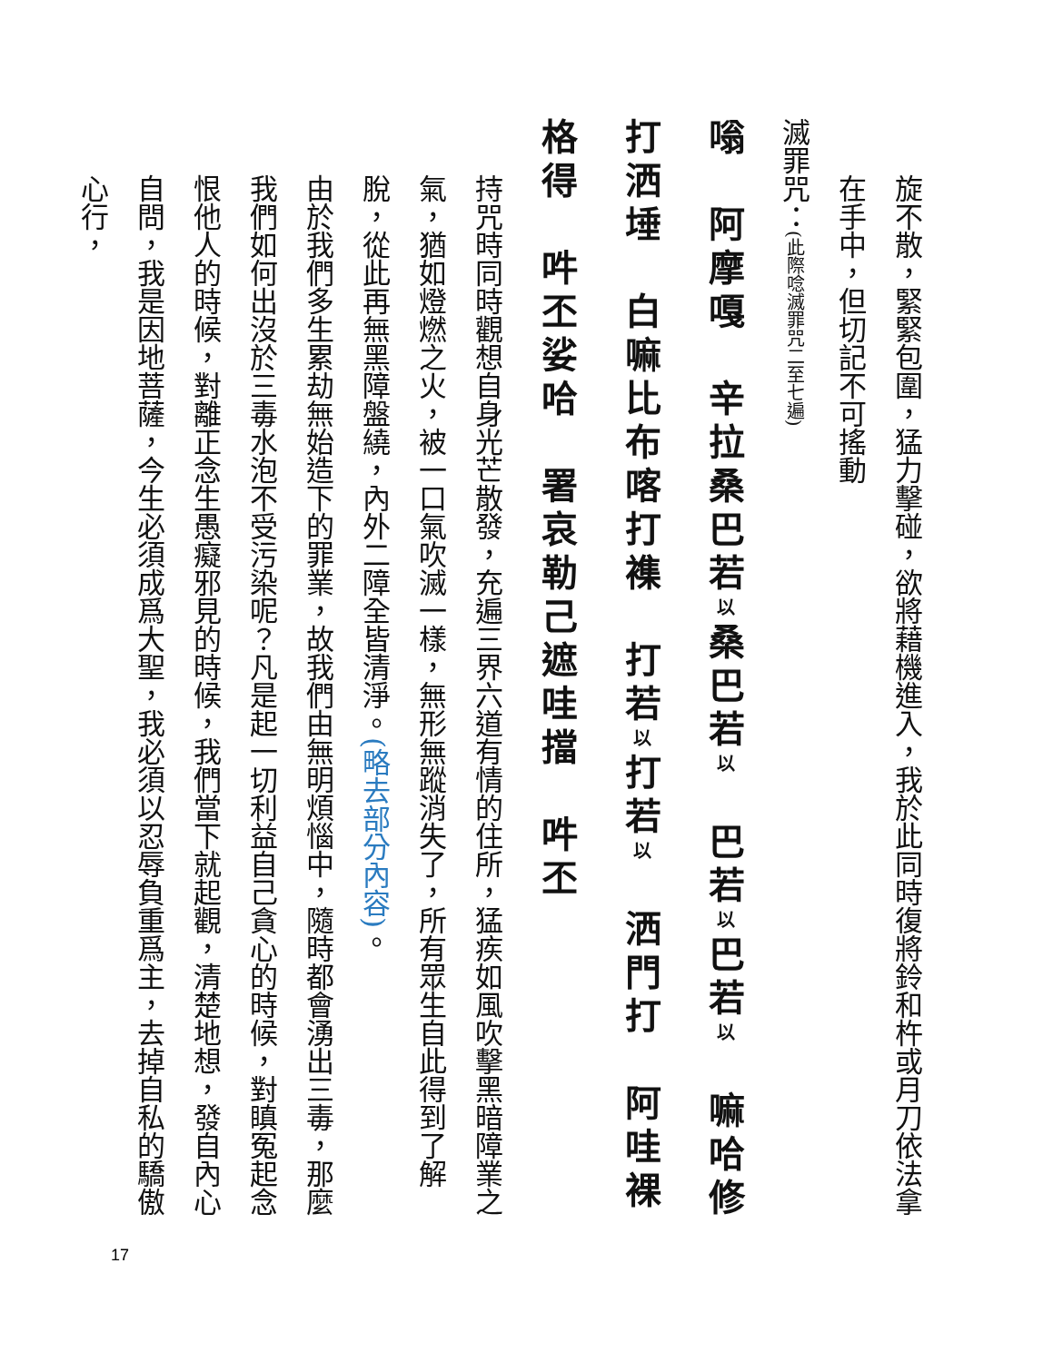旋不散，緊緊包圍，猛力擊碰，欲將藉機進入，我於此同時復將鈴和杵或月刀依法拿在手中，但切記不可搖動
滅罪咒：(此際唸滅罪咒二至七遍)
嗡　阿摩嘎　辛拉桑巴若以桑巴若以　巴若以巴若以　嘛哈修打洒埵　白嘛比布喀打襍　打若以打若以　洒門打　阿哇裸格得　吽丕娑哈　署哀勒己遮哇擋　吽丕
持咒時同時觀想自身光芒散發，充遍三界六道有情的住所，猛疾如風吹擊黑暗障業之氣，猶如燈燃之火，被一口氣吹滅一樣，無形無蹤消失了，所有眾生自此得到了解脫，從此再無黑障盤繞，內外二障全皆清淨。(略去部分內容)。
由於我們多生累劫無始造下的罪業，故我們由無明煩惱中，隨時都會湧出三毒，那麼我們如何出沒於三毒水泡不受污染呢？凡是起一切利益自己貪心的時候，對瞋冤起念恨他人的時候，對離正念生愚癡邪見的時候，我們當下就起觀，清楚地想，發自內心自問，我是因地菩薩，今生必須成爲大聖，我必須以忍辱負重爲主，去掉自私的驕傲心行，
17